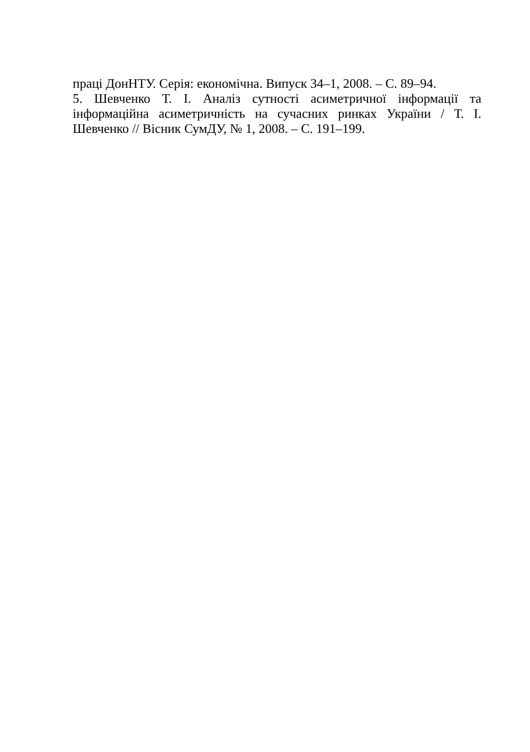праці ДонНТУ. Серія: економічна. Випуск 34–1, 2008. – С. 89–94.
5. Шевченко Т. І. Аналіз сутності асиметричної інформації та інформаційна асиметричність на сучасних ринках України / Т. І. Шевченко // Вісник СумДУ, № 1, 2008. – С. 191–199.